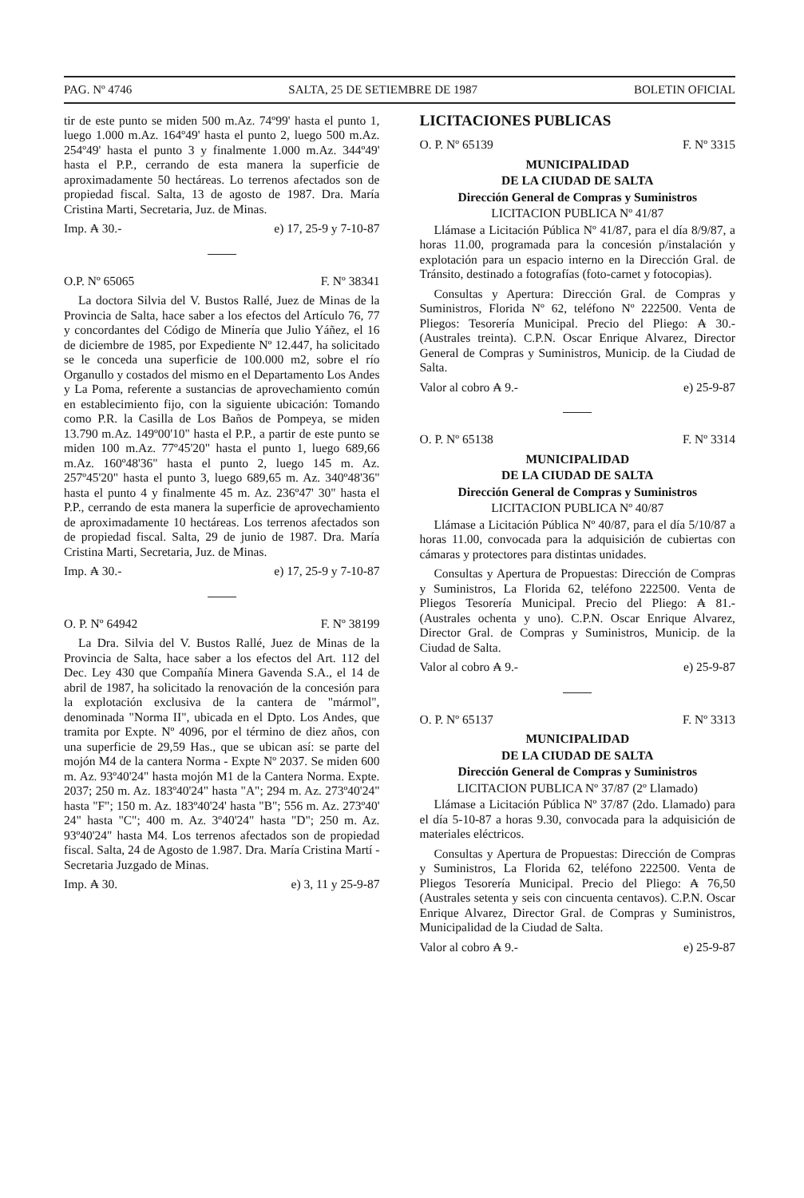PAG. Nº 4746 SALTA, 25 DE SETIEMBRE DE 1987 BOLETIN OFICIAL
tir de este punto se miden 500 m.Az. 74º99' hasta el punto 1, luego 1.000 m.Az. 164º49' hasta el punto 2, luego 500 m.Az. 254º49' hasta el punto 3 y finalmente 1.000 m.Az. 344º49' hasta el P.P., cerrando de esta manera la superficie de aproximadamente 50 hectáreas. Lo terrenos afectados son de propiedad fiscal. Salta, 13 de agosto de 1987. Dra. María Cristina Marti, Secretaria, Juz. de Minas.
Imp. ₳ 30.- e) 17, 25-9 y 7-10-87
O.P. Nº 65065 F. Nº 38341
La doctora Silvia del V. Bustos Rallé, Juez de Minas de la Provincia de Salta, hace saber a los efectos del Artículo 76, 77 y concordantes del Código de Minería que Julio Yáñez, el 16 de diciembre de 1985, por Expediente Nº 12.447, ha solicitado se le conceda una superficie de 100.000 m2, sobre el río Organullo y costados del mismo en el Departamento Los Andes y La Poma, referente a sustancias de aprovechamiento común en establecimiento fijo, con la siguiente ubicación: Tomando como P.R. la Casilla de Los Baños de Pompeya, se miden 13.790 m.Az. 149º00'10" hasta el P.P., a partir de este punto se miden 100 m.Az. 77º45'20" hasta el punto 1, luego 689,66 m.Az. 160º48'36" hasta el punto 2, luego 145 m. Az. 257º45'20" hasta el punto 3, luego 689,65 m. Az. 340º48'36" hasta el punto 4 y finalmente 45 m. Az. 236º47' 30" hasta el P.P., cerrando de esta manera la superficie de aprovechamiento de aproximadamente 10 hectáreas. Los terrenos afectados son de propiedad fiscal. Salta, 29 de junio de 1987. Dra. María Cristina Marti, Secretaria, Juz. de Minas.
Imp. ₳ 30.- e) 17, 25-9 y 7-10-87
O. P. Nº 64942 F. Nº 38199
La Dra. Silvia del V. Bustos Rallé, Juez de Minas de la Provincia de Salta, hace saber a los efectos del Art. 112 del Dec. Ley 430 que Compañía Minera Gavenda S.A., el 14 de abril de 1987, ha solicitado la renovación de la concesión para la explotación exclusiva de la cantera de "mármol", denominada "Norma II", ubicada en el Dpto. Los Andes, que tramita por Expte. Nº 4096, por el término de diez años, con una superficie de 29,59 Has., que se ubican así: se parte del mojón M4 de la cantera Norma - Expte Nº 2037. Se miden 600 m. Az. 93º40'24" hasta mojón M1 de la Cantera Norma. Expte. 2037; 250 m. Az. 183º40'24" hasta "A"; 294 m. Az. 273º40'24" hasta "F"; 150 m. Az. 183º40'24' hasta "B"; 556 m. Az. 273º40' 24" hasta "C"; 400 m. Az. 3º40'24" hasta "D"; 250 m. Az. 93º40'24" hasta M4. Los terrenos afectados son de propiedad fiscal. Salta, 24 de Agosto de 1.987. Dra. María Cristina Martí - Secretaria Juzgado de Minas.
Imp. ₳ 30. e) 3, 11 y 25-9-87
LICITACIONES PUBLICAS
O. P. Nº 65139 F. Nº 3315
MUNICIPALIDAD
DE LA CIUDAD DE SALTA
Dirección General de Compras y Suministros
LICITACION PUBLICA Nº 41/87
Llámase a Licitación Pública Nº 41/87, para el día 8/9/87, a horas 11.00, programada para la concesión p/instalación y explotación para un espacio interno en la Dirección Gral. de Tránsito, destinado a fotografías (foto-carnet y fotocopias).
Consultas y Apertura: Dirección Gral. de Compras y Suministros, Florida Nº 62, teléfono Nº 222500. Venta de Pliegos: Tesorería Municipal. Precio del Pliego: ₳ 30.- (Australes treinta). C.P.N. Oscar Enrique Alvarez, Director General de Compras y Suministros, Municip. de la Ciudad de Salta.
Valor al cobro ₳ 9.- e) 25-9-87
O. P. Nº 65138 F. Nº 3314
MUNICIPALIDAD
DE LA CIUDAD DE SALTA
Dirección General de Compras y Suministros
LICITACION PUBLICA Nº 40/87
Llámase a Licitación Pública Nº 40/87, para el día 5/10/87 a horas 11.00, convocada para la adquisición de cubiertas con cámaras y protectores para distintas unidades.
Consultas y Apertura de Propuestas: Dirección de Compras y Suministros, La Florida 62, teléfono 222500. Venta de Pliegos Tesorería Municipal. Precio del Pliego: ₳ 81.- (Australes ochenta y uno). C.P.N. Oscar Enrique Alvarez, Director Gral. de Compras y Suministros, Municip. de la Ciudad de Salta.
Valor al cobro ₳ 9.- e) 25-9-87
O. P. Nº 65137 F. Nº 3313
MUNICIPALIDAD
DE LA CIUDAD DE SALTA
Dirección General de Compras y Suministros
LICITACION PUBLICA Nº 37/87 (2º Llamado)
Llámase a Licitación Pública Nº 37/87 (2do. Llamado) para el día 5-10-87 a horas 9.30, convocada para la adquisición de materiales eléctricos.
Consultas y Apertura de Propuestas: Dirección de Compras y Suministros, La Florida 62, teléfono 222500. Venta de Pliegos Tesorería Municipal. Precio del Pliego: ₳ 76,50 (Australes setenta y seis con cincuenta centavos). C.P.N. Oscar Enrique Alvarez, Director Gral. de Compras y Suministros, Municipalidad de la Ciudad de Salta.
Valor al cobro ₳ 9.- e) 25-9-87